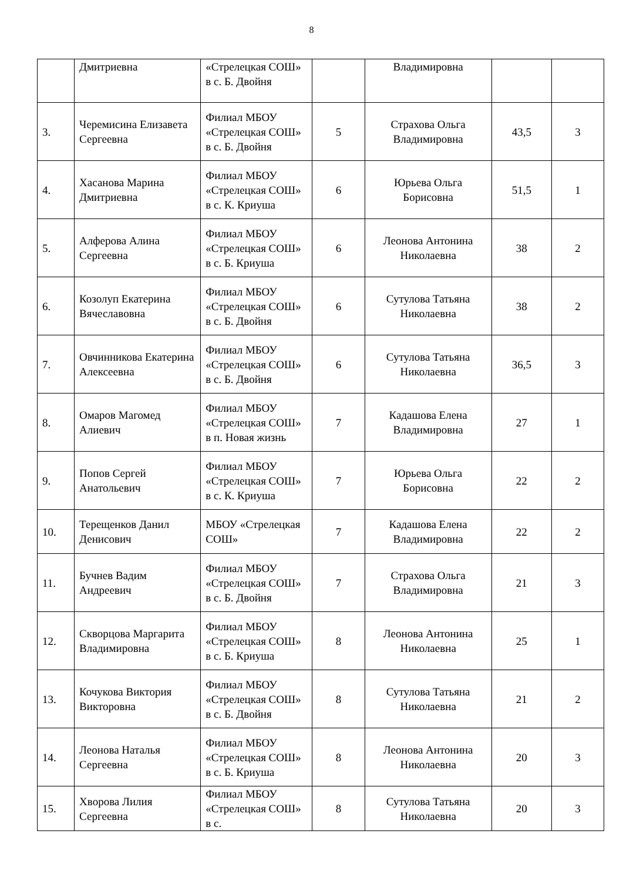8
| | Дмитриевна | «Стрелецкая СОШ» в с. Б. Двойня | | Владимировна | | |
| 3. | Черемисина Елизавета Сергеевна | Филиал МБОУ «Стрелецкая СОШ» в с. Б. Двойня | 5 | Страхова Ольга Владимировна | 43,5 | 3 |
| 4. | Хасанова Марина Дмитриевна | Филиал МБОУ «Стрелецкая СОШ» в с. К. Криуша | 6 | Юрьева Ольга Борисовна | 51,5 | 1 |
| 5. | Алферова Алина Сергеевна | Филиал МБОУ «Стрелецкая СОШ» в с. Б. Криуша | 6 | Леонова Антонина Николаевна | 38 | 2 |
| 6. | Козолуп Екатерина Вячеславовна | Филиал МБОУ «Стрелецкая СОШ» в с. Б. Двойня | 6 | Сутулова Татьяна Николаевна | 38 | 2 |
| 7. | Овчинникова Екатерина Алексеевна | Филиал МБОУ «Стрелецкая СОШ» в с. Б. Двойня | 6 | Сутулова Татьяна Николаевна | 36,5 | 3 |
| 8. | Омаров Магомед Алиевич | Филиал МБОУ «Стрелецкая СОШ» в п. Новая жизнь | 7 | Кадашова Елена Владимировна | 27 | 1 |
| 9. | Попов Сергей Анатольевич | Филиал МБОУ «Стрелецкая СОШ» в с. К. Криуша | 7 | Юрьева Ольга Борисовна | 22 | 2 |
| 10. | Терещенков Данил Денисович | МБОУ «Стрелецкая СОШ» | 7 | Кадашова Елена Владимировна | 22 | 2 |
| 11. | Бучнев Вадим Андреевич | Филиал МБОУ «Стрелецкая СОШ» в с. Б. Двойня | 7 | Страхова Ольга Владимировна | 21 | 3 |
| 12. | Скворцова Маргарита Владимировна | Филиал МБОУ «Стрелецкая СОШ» в с. Б. Криуша | 8 | Леонова Антонина Николаевна | 25 | 1 |
| 13. | Кочукова Виктория Викторовна | Филиал МБОУ «Стрелецкая СОШ» в с. Б. Двойня | 8 | Сутулова Татьяна Николаевна | 21 | 2 |
| 14. | Леонова Наталья Сергеевна | Филиал МБОУ «Стрелецкая СОШ» в с. Б. Криуша | 8 | Леонова Антонина Николаевна | 20 | 3 |
| 15. | Хворова Лилия Сергеевна | Филиал МБОУ «Стрелецкая СОШ» в с. | 8 | Сутулова Татьяна Николаевна | 20 | 3 |